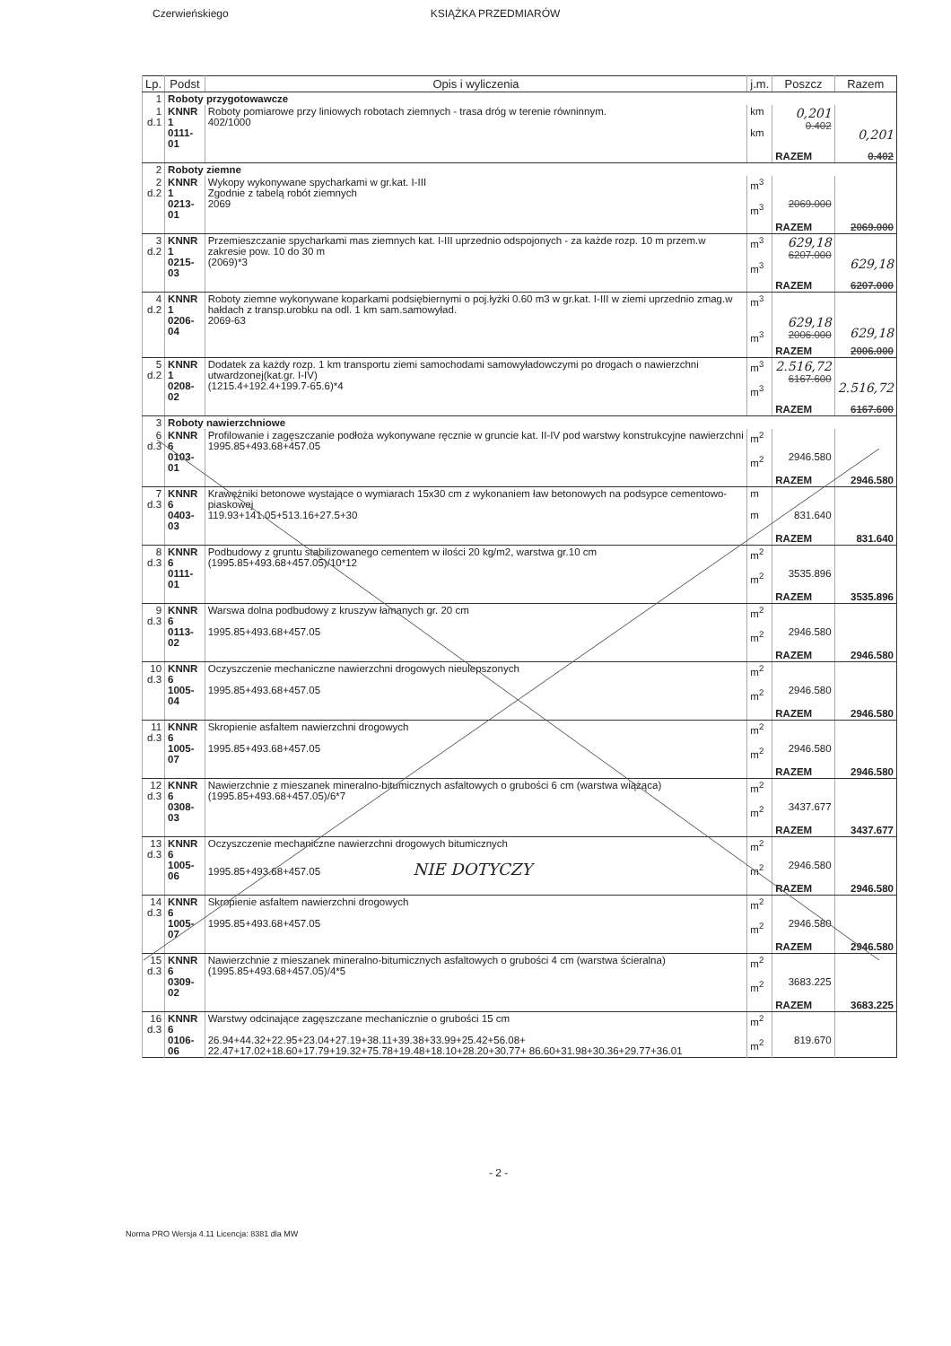Czerwieńskiego KSIĄŻKA PRZEDMIARÓW
| Lp. | Podst | Opis i wyliczenia | j.m. | Poszcz | Razem |
| --- | --- | --- | --- | --- | --- |
| 1 | Roboty przygotowawcze | | | | |
| 1 d.1 | KNNR 1 0111-01 | Roboty pomiarowe przy liniowych robotach ziemnych - trasa dróg w terenie równinnym. 402/1000 | km km | 0,201 0.402 | 0,201 |
| | | | | RAZEM | 0.402 |
| 2 | Roboty ziemne | | | | |
| 2 d.2 | KNNR 1 0213-01 | Wykopy wykonywane spycharkami w gr.kat. I-III Zgodnie z tabelą robót ziemnych 2069 | m<sup>3</sup> m<sup>3</sup> | 2069.000 | |
| | | | | RAZEM | 2069.000 |
| 3 d.2 | KNNR 1 0215-03 | Przemieszczanie spycharkami mas ziemnych kat. I-III uprzednio odspojonych - za każde rozp. 10 m przem.w zakresie pow. 10 do 30 m (2069)*3 | m<sup>3</sup> m<sup>3</sup> | 629,18 6207.000 | 629,18 |
| | | | | RAZEM | 6207.000 |
| 4 d.2 | KNNR 1 0206-04 | Roboty ziemne wykonywane koparkami podsiębiernymi o poj.łyżki 0.60 m3 w gr.kat. I-III w ziemi uprzednio zmag.w hałdach z transp.urobku na odl. 1 km sam.samowyład. 2069-63 | m<sup>3</sup> m<sup>3</sup> | 629,18 2006.000 | 629,18 |
| | | | | RAZEM | 2006.000 |
| 5 d.2 | KNNR 1 0208-02 | Dodatek za każdy rozp. 1 km transportu ziemi samochodami samowyładowczymi po drogach o nawierzchni utwardzonej(kat.gr. I-IV) (1215.4+192.4+199.7-65.6)*4 | m<sup>3</sup> m<sup>3</sup> | 2.516,72 6167.600 | 2.516,72 |
| | | | | RAZEM | 6167.600 |
| 3 | Roboty nawierzchniowe | | | | |
| 6 d.3 | KNNR 6 0103-01 | Profilowanie i zagęszczanie podłoża wykonywane ręcznie w gruncie kat. II-IV pod warstwy konstrukcyjne nawierzchni 1995.85+493.68+457.05 | m<sup>2</sup> m<sup>2</sup> | 2946.580 | |
| | | | | RAZEM | 2946.580 |
| 7 d.3 | KNNR 6 0403-03 | Krawężniki betonowe wystające o wymiarach 15x30 cm z wykonaniem ław betonowych na podsypce cementowo-piaskowej 119.93+141.05+513.16+27.5+30 | m m | 831.640 | |
| | | | | RAZEM | 831.640 |
| 8 d.3 | KNNR 6 0111-01 | Podbudowy z gruntu stabilizowanego cementem w ilości 20 kg/m2, warstwa gr.10 cm (1995.85+493.68+457.05)/10*12 | m<sup>2</sup> m<sup>2</sup> | 3535.896 | |
| | | | | RAZEM | 3535.896 |
| 9 d.3 | KNNR 6 0113-02 | Warswa dolna podbudowy z kruszyw łamanych gr. 20 cm 1995.85+493.68+457.05 | m<sup>2</sup> m<sup>2</sup> | 2946.580 | |
| | | | | RAZEM | 2946.580 |
| 10 d.3 | KNNR 6 1005-04 | Oczyszczenie mechaniczne nawierzchni drogowych nieulepszonych 1995.85+493.68+457.05 | m<sup>2</sup> m<sup>2</sup> | 2946.580 | |
| | | | | RAZEM | 2946.580 |
| 11 d.3 | KNNR 6 1005-07 | Skropienie asfaltem nawierzchni drogowych 1995.85+493.68+457.05 | m<sup>2</sup> m<sup>2</sup> | 2946.580 | |
| | | | | RAZEM | 2946.580 |
| 12 d.3 | KNNR 6 0308-03 | Nawierzchnie z mieszanek mineralno-bitumicznych asfaltowych o grubości 6 cm (warstwa wiążąca) (1995.85+493.68+457.05)/6*7 | m<sup>2</sup> m<sup>2</sup> | 3437.677 | |
| | | | | RAZEM | 3437.677 |
| 13 d.3 | KNNR 6 1005-06 | Oczyszczenie mechaniczne nawierzchni drogowych bitumicznych 1995.85+493.68+457.05 NIE DOTYCZY | m<sup>2</sup> m<sup>2</sup> | 2946.580 | |
| | | | | RAZEM | 2946.580 |
| 14 d.3 | KNNR 6 1005-07 | Skropienie asfaltem nawierzchni drogowych 1995.85+493.68+457.05 | m<sup>2</sup> m<sup>2</sup> | 2946.580 | |
| | | | | RAZEM | 2946.580 |
| 15 d.3 | KNNR 6 0309-02 | Nawierzchnie z mieszanek mineralno-bitumicznych asfaltowych o grubości 4 cm (warstwa ścieralna) (1995.85+493.68+457.05)/4*5 | m<sup>2</sup> m<sup>2</sup> | 3683.225 | |
| | | | | RAZEM | 3683.225 |
| 16 d.3 | KNNR 6 0106-06 | Warstwy odcinające zagęszczane mechanicznie o grubości 15 cm 26.94+44.32+22.95+23.04+27.19+38.11+39.38+33.99+25.42+56.08+ 22.47+17.02+18.60+17.79+19.32+75.78+19.48+18.10+28.20+30.77+ 86.60+31.98+30.36+29.77+36.01 | m<sup>2</sup> m<sup>2</sup> | 819.670 | |
- 2 -
Norma PRO Wersja 4.11 Licencja: 8381 dla MW